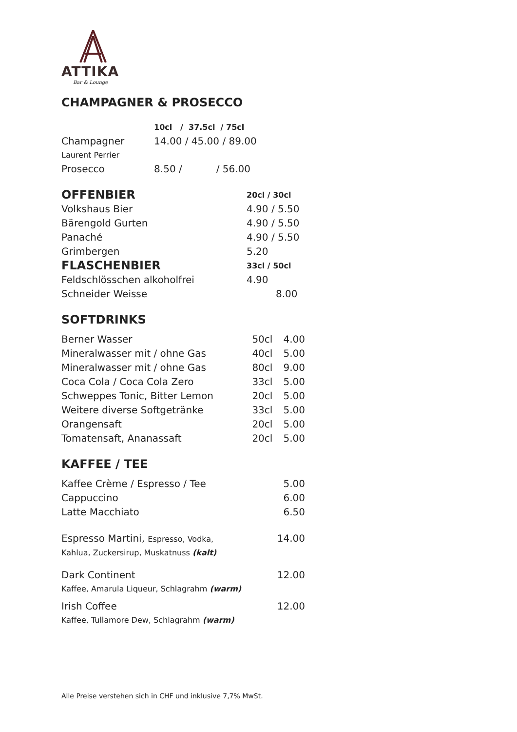ATTIKA
Bar & Lounge
CHAMPAGNER & PROSECCO
| | 10cl / 37.5cl / 75cl |
| Champagner Laurent Perrier | 14.00 / 45.00 / 89.00 |
| Prosecco | 8.50 / / 56.00 |
| OFFENBIER | 20cl / 30cl |
| Volkshaus Bier | 4.90 / 5.50 |
| Bärengold Gurten | 4.90 / 5.50 |
| Panaché | 4.90 / 5.50 |
| Grimbergen | 5.20 |
| FLASCHENBIER | 33cl / 50cl |
| Feldschlösschen alkoholfrei | 4.90 |
| Schneider Weisse | 8.00 |
SOFTDRINKS
| Berner Wasser | 50cl | 4.00 |
| Mineralwasser mit / ohne Gas | 40cl | 5.00 |
| Mineralwasser mit / ohne Gas | 80cl | 9.00 |
| Coca Cola / Coca Cola Zero | 33cl | 5.00 |
| Schweppes Tonic, Bitter Lemon | 20cl | 5.00 |
| Weitere diverse Softgetränke | 33cl | 5.00 |
| Orangensaft | 20cl | 5.00 |
| Tomatensaft, Ananassaft | 20cl | 5.00 |
KAFFEE / TEE
| Kaffee Crème / Espresso / Tee | 5.00 |
| Cappuccino | 6.00 |
| Latte Macchiato | 6.50 |
| Espresso Martini, Espresso, Vodka, Kahlua, Zuckersirup, Muskatnuss (kalt) | 14.00 |
| Dark Continent Kaffee, Amarula Liqueur, Schlagrahm (warm) | 12.00 |
| Irish Coffee Kaffee, Tullamore Dew, Schlagrahm (warm) | 12.00 |
Alle Preise verstehen sich in CHF und inklusive 7,7% MwSt.